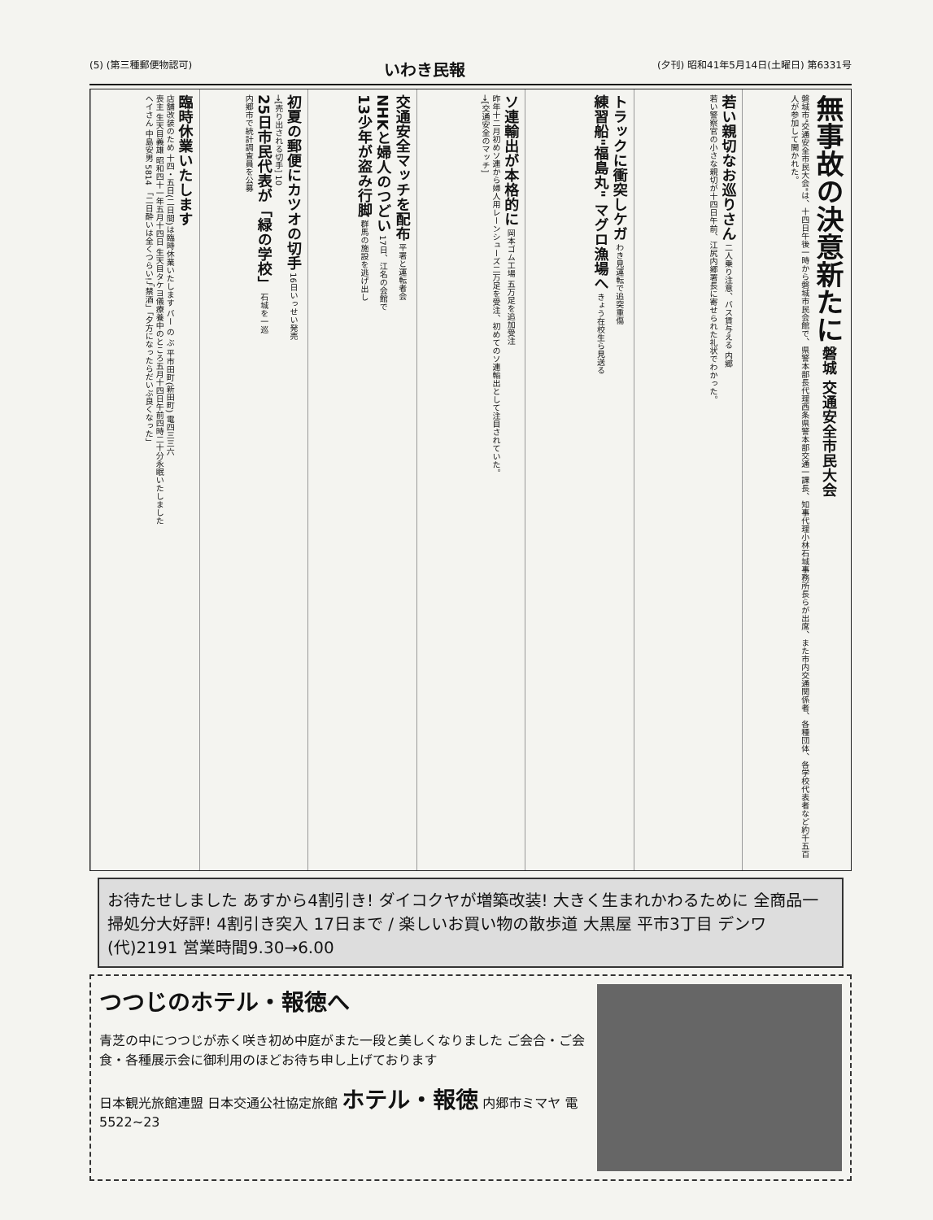(5) (第三種郵便物認可) いわき民報 (夕刊) 昭和41年5月14日(土曜日) 第6331号
無事故の決意新たに 磐城 交通安全市民大会
磐城市"交通安全市民大会"は、十四日午後一時から磐城市民会館で、県警本部長代理西条県警本部交通一課長、知事代理小林石城事務所長らが出席、また市内交通関係者、各種団体、各学校代表者など約千五百人が参加して開かれた。
若い親切なお巡りさん 二人乗り注意、バス賃与える 内郷
若い警察官の小さな親切が十四日午前、江尻内郷署長に寄せられた礼状でわかった。
トラックに衝突しケガ わき見運転で追突重傷
練習船"福島丸" マグロ漁場へ きょう在校生ら見送る
ソ連輸出が本格的に 岡本ゴム工場 五万足を追加受注
昨年十二月初めソ連から婦人用レーンシューズ二万足を受注、初めてのソ連輸出として注目されていた。
→[交通安全のマッチ]
交通安全マッチを配布 平署と運転者会
NHKと婦人のつどい 17日、江名の会館で
13少年が盗み行脚 群馬の施設を逃げ出し
初夏の郵便にカツオの切手 16日いっせい発売
→[売り出される切手] 10
25日市民代表が「緑の学校」 石城を一巡
内郷市で統計調査員を公募
臨時休業いたします
店舗改装のため 十四・五日(二日間)は臨時休業いたします バー の ぶ 平市田町(新田町) 電四三三六
喪主 生天目義雄 昭和四十一年五月十四日 生天目タケヨ儀療養中のところ五月十四日午前四時二十分永眠いたしました
ヘイさん 中島安男 5814 「二日酔いは全くつらい!」「禁酒」「夕方になったらだいぶ良くなった」
お待たせしました あすから4割引き! ダイコクヤが増築改装! 大きく生まれかわるために 全商品一掃処分大好評! 4割引き突入 17日まで / 楽しいお買い物の散歩道 大黒屋 平市3丁目 デンワ(代)2191 営業時間9.30→6.00
つつじのホテル・報徳へ
青芝の中につつじが赤く咲き初め中庭がまた一段と美しくなりました ご会合・ご会食・各種展示会に御利用のほどお待ち申し上げております
日本観光旅館連盟 日本交通公社協定旅館 ホテル・報徳 内郷市ミマヤ 電5522~23